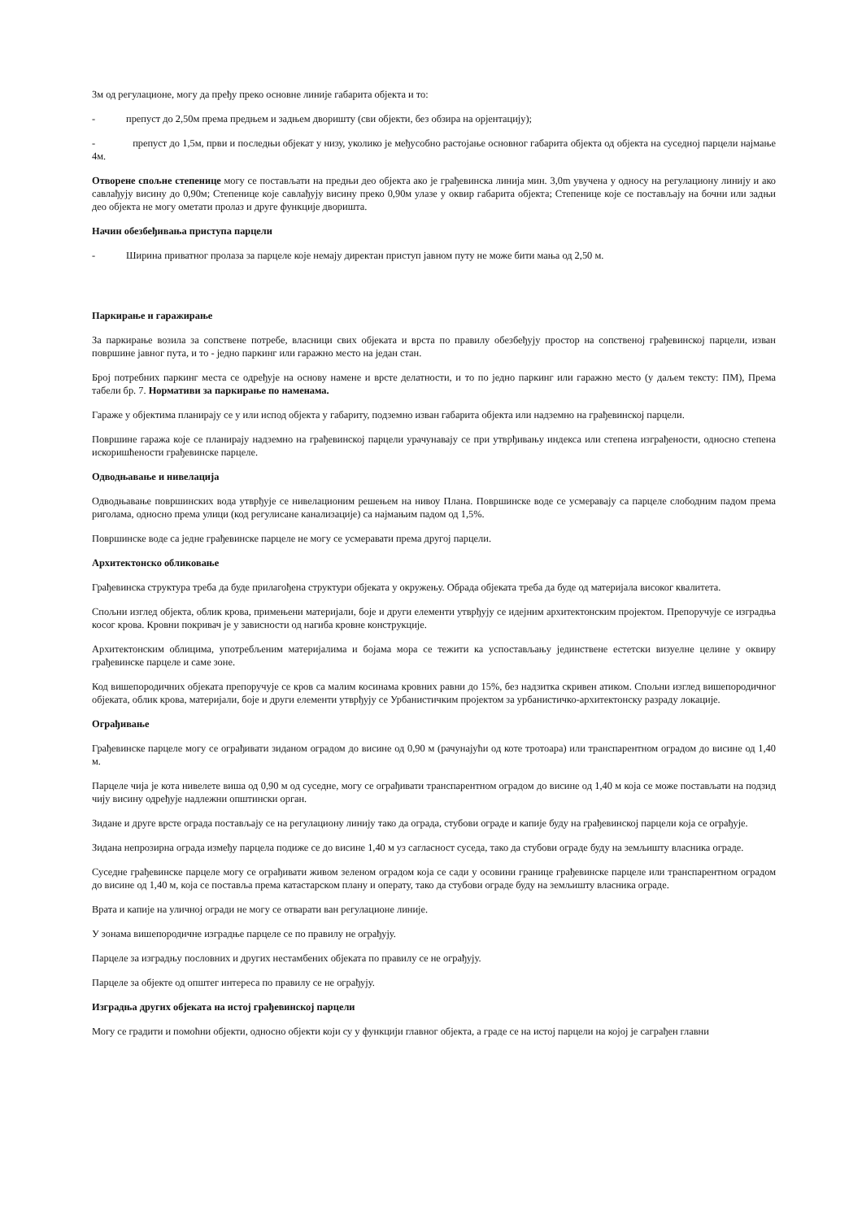3м од регулационе, могу да пређу преко основне линије габарита објекта и то:
- препуст до 2,50м према предњем и задњем дворишту (сви објекти, без обзира на орјентацију);
- препуст до 1,5м, први и последњи објекат у низу, уколико је међусобно растојање основног габарита објекта од објекта на суседној парцели најмање 4м.
Отворене спољне степенице могу се постављати на предњи део објекта ако је грађевинска линија мин. 3,0m увучена у односу на регулациону линију и ако савлађују висину до 0,90м; Степенице које савлађују висину преко 0,90м улазе у оквир габарита објекта; Степенице које се постављају на бочни или задњи део објекта не могу ометати пролаз и друге функције дворишта.
Начин обезбеђивања приступа парцели
- Ширина приватног пролаза за парцеле које немају директан приступ јавном путу не може бити мања од 2,50 м.
Паркирање и гаражирање
За паркирање возила за сопствене потребе, власници свих објеката и врста по правилу обезбеђују простор на сопственој грађевинској парцели, изван површине јавног пута, и то - једно паркинг или гаражно место на један стан.
Број потребних паркинг места се одређује на основу намене и врсте делатности, и то по једно паркинг или гаражно место (у даљем тексту: ПМ), Према табели бр. 7. Нормативи за паркирање по наменама.
Гараже у објектима планирају се у или испод објекта у габариту, подземно изван габарита објекта или надземно на грађевинској парцели.
Површине гаража које се планирају надземно на грађевинској парцели урачунавају се при утврђивању индекса или степена изграђености, односно степена искоришћености грађевинске парцеле.
Одводњавање и нивелација
Одводњавање површинских вода утврђује се нивелационим решењем на нивоу Плана. Површинске воде се усмеравају са парцеле слободним падом према риголама, односно према улици (код регулисане канализације) са најмањим падом од 1,5%.
Површинске воде са једне грађевинске парцеле не могу се усмеравати према другој парцели.
Архитектонско обликовање
Грађевинска структура треба да буде прилагођена структури објеката у окружењу. Обрада објеката треба да буде од материјала високог квалитета.
Спољни изглед објекта, облик крова, примењени материјали, боје и други елементи утврђују се идејним архитектонским пројектом. Препоручује се изградња косог крова. Кровни покривач је у зависности од нагиба кровне конструкције.
Архитектонским облицима, употребљеним материјалима и бојама мора се тежити ка успостављању јединствене естетски визуелне целине у оквиру грађевинске парцеле и саме зоне.
Код вишепородичних објеката препоручује се кров са малим косинама кровних равни до 15%, без надзитка скривен атиком. Спољни изглед вишепородичног објеката, облик крова, материјали, боје и други елементи утврђују се Урбанистичким пројектом за урбанистичко-архитектонску разраду локације.
Ограђивање
Грађевинске парцеле могу се ограђивати зиданом оградом до висине од 0,90 м (рачунајући од коте тротоара) или транспарентном оградом до висине од 1,40 м.
Парцеле чија је кота нивелете виша од 0,90 м од суседне, могу се ограђивати транспарентном оградом до висине од 1,40 м која се може постављати на подзид чију висину одређује надлежни општински орган.
Зидане и друге врсте ограда постављају се на регулациону линију тако да ограда, стубови ограде и капије буду на грађевинској парцели која се ограђује.
Зидана непрозирна ограда између парцела подиже се до висине 1,40 м уз сагласност суседа, тако да стубови ограде буду на земљишту власника ограде.
Суседне грађевинске парцеле могу се ограђивати живом зеленом оградом која се сади у осовини границе грађевинске парцеле или транспарентном оградом до висине од 1,40 м, која се поставља према катастарском плану и операту, тако да стубови ограде буду на земљишту власника ограде.
Врата и капије на уличној огради не могу се отварати ван регулационе линије.
У зонама вишепородичне изградње парцеле се по правилу не ограђују.
Парцеле за изградњу пословних и других нестамбених објеката по правилу се не ограђују.
Парцеле за објекте од општег интереса по правилу се не ограђују.
Изградња других објеката на истој грађевинској парцели
Могу се градити и помоћни објекти, односно објекти који су у функцији главног објекта, а граде се на истој парцели на којој је саграђен главни